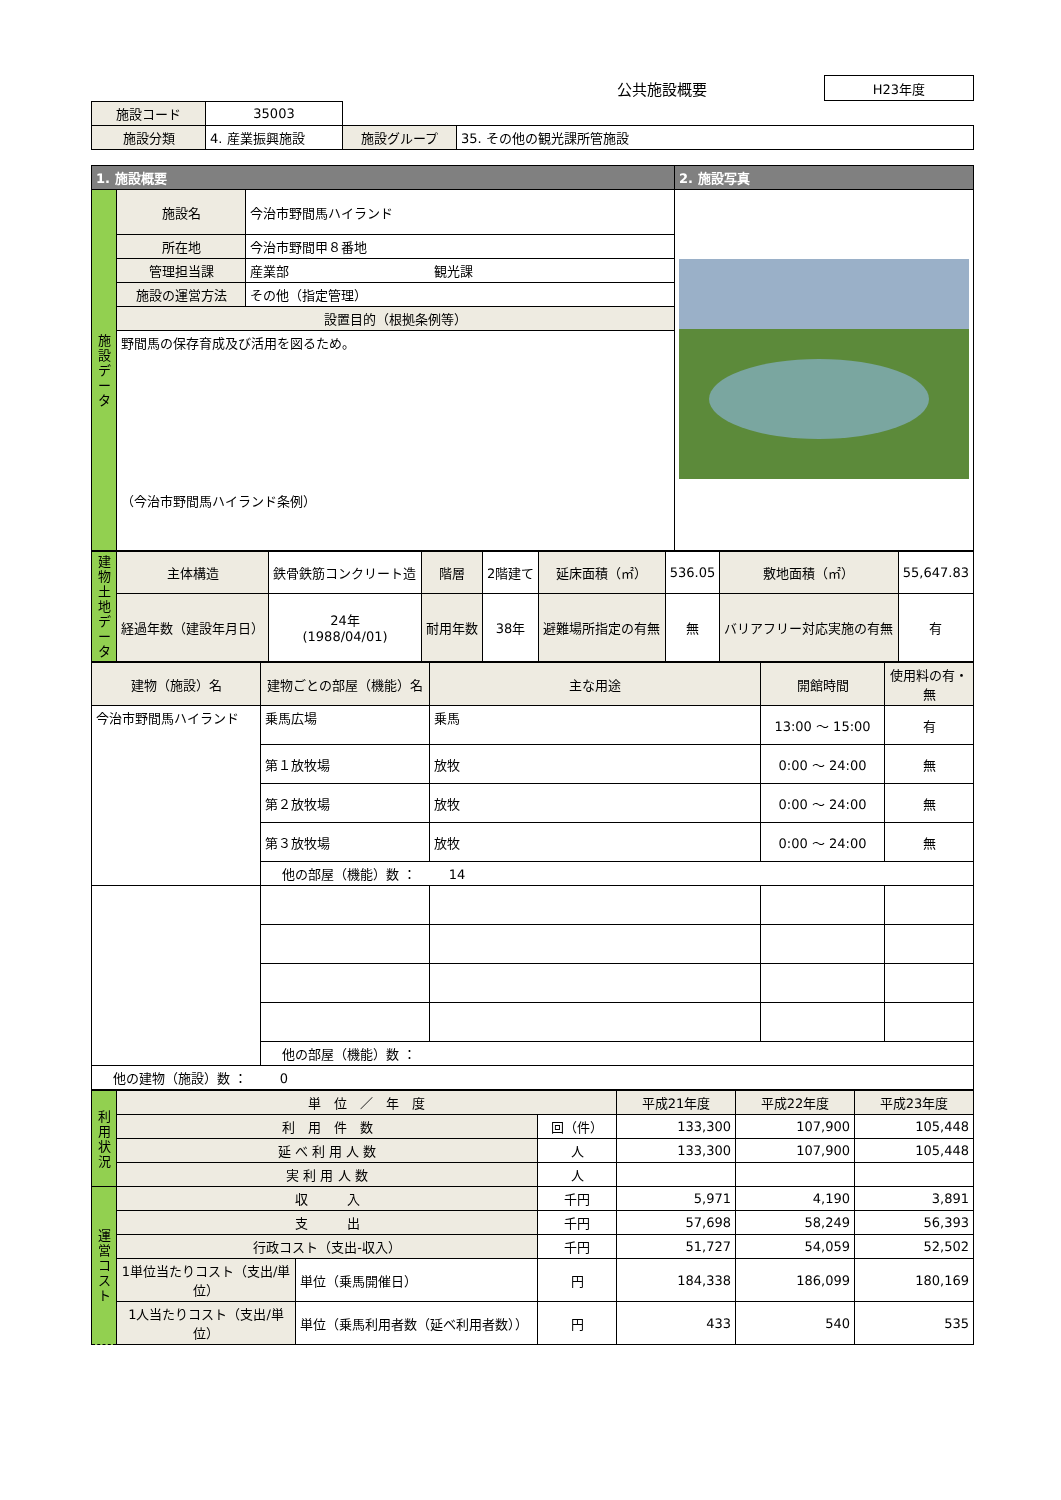| | 公共施設概要 | H23年度 |
| 施設コード | 35003 | | | |
| 施設分類 | 4. 産業振興施設 | | 施設グループ | 35. その他の観光課所管施設 |
| 1. 施設概要 | | | 2. 施設写真 |
| --- | --- | --- | --- |
| 施設データ | 施設名 | 今治市野間馬ハイランド | |
| | 所在地 | 今治市野間甲８番地 | |
| | 管理担当課 | 産業部 観光課 | |
| | 施設の運営方法 | その他（指定管理） | |
| | 設置目的（根拠条例等） | | |
| | 野間馬の保存育成及び活用を図るため。 （今治市野間馬ハイランド条例） | | |
| 建物土地データ | 主体構造 | 鉄骨鉄筋コンクリート造 | 階層 | 2階建て | 延床面積（㎡） | 536.05 | 敷地面積（㎡） | 55,647.83 |
| | 経過年数（建設年月日） | 24年 (1988/04/01) | 耐用年数 | 38年 | 避難場所指定の有無 | 無 | バリアフリー対応実施の有無 | 有 |
| 建物（施設）名 | 建物ごとの部屋（機能）名 | 主な用途 | 開館時間 | 使用料の有・無 |
| 今治市野間馬ハイランド | 乗馬広場 | 乗馬 | 13:00 ～ 15:00 | 有 |
| | 第１放牧場 | 放牧 | 0:00 ～ 24:00 | 無 |
| | 第２放牧場 | 放牧 | 0:00 ～ 24:00 | 無 |
| | 第３放牧場 | 放牧 | 0:00 ～ 24:00 | 無 |
| | 他の部屋（機能）数 ： 14 | | | |
| | 他の部屋（機能）数 ： | | | |
| 他の建物（施設）数 ： 0 | | | | |
| 利用状況 | 単 位 ／ 年 度 | | | 平成21年度 | 平成22年度 | 平成23年度 |
| | 利 用 件 数 | | 回（件） | 133,300 | 107,900 | 105,448 |
| | 延 べ 利 用 人 数 | | 人 | 133,300 | 107,900 | 105,448 |
| | 実 利 用 人 数 | | 人 | | | |
| 運営コスト | 収 入 | | 千円 | 5,971 | 4,190 | 3,891 |
| | 支 出 | | 千円 | 57,698 | 58,249 | 56,393 |
| | 行政コスト（支出-収入） | | 千円 | 51,727 | 54,059 | 52,502 |
| | 1単位当たりコスト（支出/単位） | 単位（乗馬開催日） | 円 | 184,338 | 186,099 | 180,169 |
| | 1人当たりコスト（支出/単位） | 単位（乗馬利用者数（延べ利用者数）） | 円 | 433 | 540 | 535 |